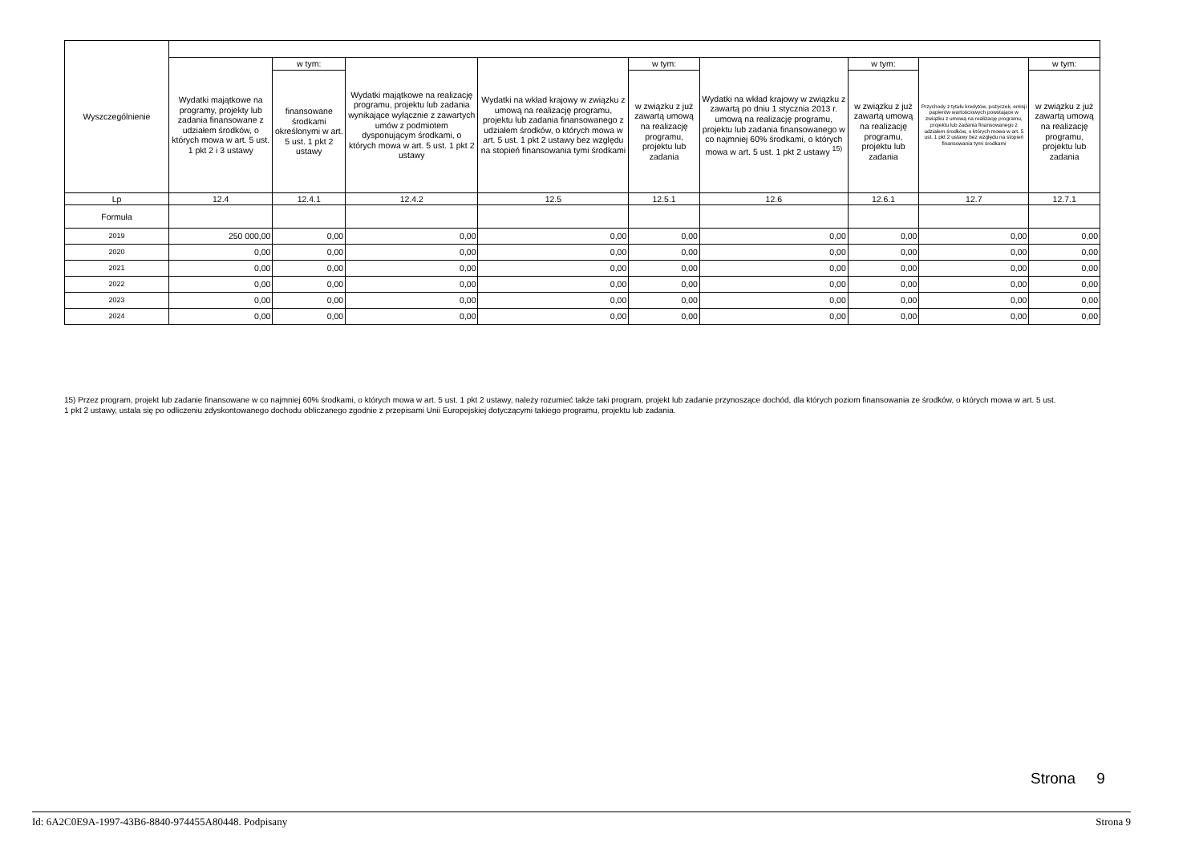| Wyszczególnienie | | | | | | | | | |
| --- | --- | --- | --- | --- | --- | --- | --- | --- | --- |
| | Wydatki majątkowe na programy, projekty lub zadania finansowane z udziałem środków, o których mowa w art. 5 ust. 1 pkt 2 i 3 ustawy | w tym: | Wydatki majątkowe na realizację programu, projektu lub zadania wynikające wyłącznie z zawartych umów z podmiotem dysponującym środkami, o których mowa w art. 5 ust. 1 pkt 2 ustawy | Wydatki na wkład krajowy w związku z umową na realizację programu, projektu lub zadania finansowanego z udziałem środków, o których mowa w art. 5 ust. 1 pkt 2 ustawy bez względu na stopień finansowania tymi środkami | w tym: | Wydatki na wkład krajowy w związku z zawartą po dniu 1 stycznia 2013 r. umową na realizację programu, projektu lub zadania finansowanego w co najmniej 60% środkami, o których mowa w art. 5 ust. 1 pkt 2 ustawy <sup>15)</sup> | w tym: | Przychody z tytułu kredytów, pożyczek, emisji papierów wartościowych powstające w związku z umową na realizację programu, projektu lub zadania finansowanego z udziałem środków, o których mowa w art. 5 ust. 1 pkt 2 ustawy bez względu na stopień finansowania tymi środkami | w tym: |
| | | finansowane środkami określonymi w art. 5 ust. 1 pkt 2 ustawy | | | w związku z już zawartą umową na realizację programu, projektu lub zadania | | w związku z już zawartą umową na realizację programu, projektu lub zadania | | w związku z już zawartą umową na realizację programu, projektu lub zadania |
| Lp | 12.4 | 12.4.1 | 12.4.2 | 12.5 | 12.5.1 | 12.6 | 12.6.1 | 12.7 | 12.7.1 |
| Formuła | | | | | | | | | |
| 2019 | 250 000,00 | 0,00 | 0,00 | 0,00 | 0,00 | 0,00 | 0,00 | 0,00 | 0,00 |
| 2020 | 0,00 | 0,00 | 0,00 | 0,00 | 0,00 | 0,00 | 0,00 | 0,00 | 0,00 |
| 2021 | 0,00 | 0,00 | 0,00 | 0,00 | 0,00 | 0,00 | 0,00 | 0,00 | 0,00 |
| 2022 | 0,00 | 0,00 | 0,00 | 0,00 | 0,00 | 0,00 | 0,00 | 0,00 | 0,00 |
| 2023 | 0,00 | 0,00 | 0,00 | 0,00 | 0,00 | 0,00 | 0,00 | 0,00 | 0,00 |
| 2024 | 0,00 | 0,00 | 0,00 | 0,00 | 0,00 | 0,00 | 0,00 | 0,00 | 0,00 |
15) Przez program, projekt lub zadanie finansowane w co najmniej 60% środkami, o których mowa w art. 5 ust. 1 pkt 2 ustawy, należy rozumieć także taki program, projekt lub zadanie przynoszące dochód, dla których poziom finansowania ze środków, o których mowa w art. 5 ust. 1 pkt 2 ustawy, ustala się po odliczeniu zdyskontowanego dochodu obliczanego zgodnie z przepisami Unii Europejskiej dotyczącymi takiego programu, projektu lub zadania.
Strona 9
Id: 6A2C0E9A-1997-43B6-8840-974455A80448. Podpisany Strona 9